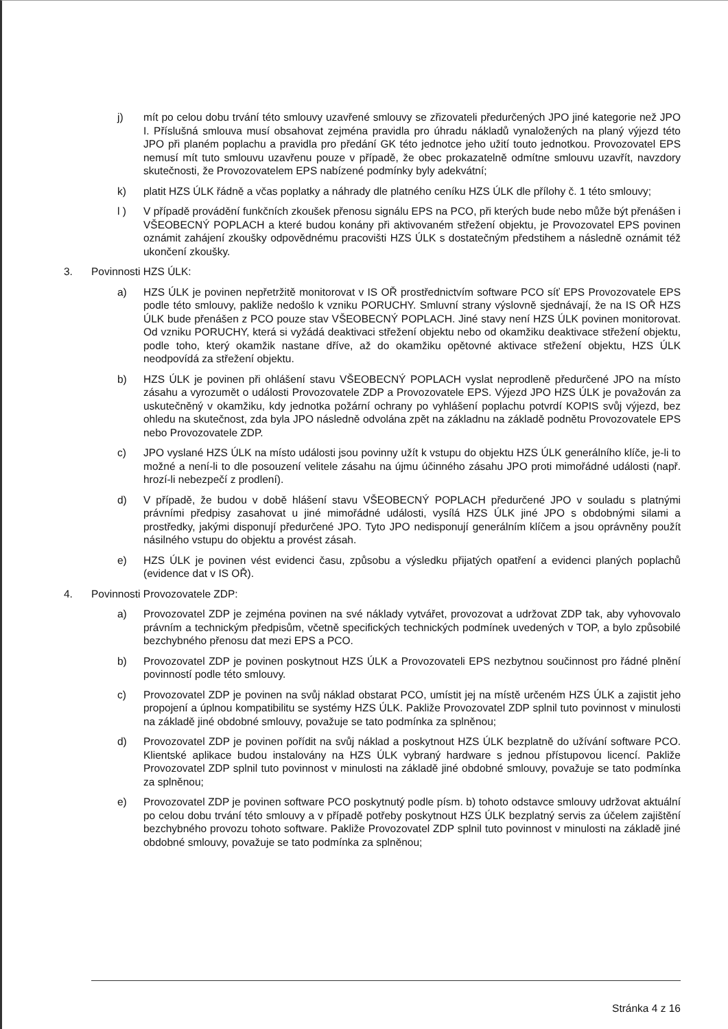j) mít po celou dobu trvání této smlouvy uzavřené smlouvy se zřizovateli předurčených JPO jiné kategorie než JPO I. Příslušná smlouva musí obsahovat zejména pravidla pro úhradu nákladů vynaložených na planý výjezd této JPO při planém poplachu a pravidla pro předání GK této jednotce jeho užití touto jednotkou. Provozovatel EPS nemusí mít tuto smlouvu uzavřenu pouze v případě, že obec prokazatelně odmítne smlouvu uzavřít, navzdory skutečnosti, že Provozovatelem EPS nabízené podmínky byly adekvátní;
k) platit HZS ÚLK řádně a včas poplatky a náhrady dle platného ceníku HZS ÚLK dle přílohy č. 1 této smlouvy;
l ) V případě provádění funkčních zkoušek přenosu signálu EPS na PCO, při kterých bude nebo může být přenášen i VŠEOBECNÝ POPLACH a které budou konány při aktivovaném střežení objektu, je Provozovatel EPS povinen oznámit zahájení zkoušky odpovědnému pracovišti HZS ÚLK s dostatečným předstihem a následně oznámit též ukončení zkoušky.
3. Povinnosti HZS ÚLK:
a) HZS ÚLK je povinen nepřetržitě monitorovat v IS OŘ prostřednictvím software PCO síť EPS Provozovatele EPS podle této smlouvy, pakliže nedošlo k vzniku PORUCHY. Smluvní strany výslovně sjednávají, že na IS OŘ HZS ÚLK bude přenášen z PCO pouze stav VŠEOBECNÝ POPLACH. Jiné stavy není HZS ÚLK povinen monitorovat. Od vzniku PORUCHY, která si vyžádá deaktivaci střežení objektu nebo od okamžiku deaktivace střežení objektu, podle toho, který okamžik nastane dříve, až do okamžiku opětovné aktivace střežení objektu, HZS ÚLK neodpovídá za střežení objektu.
b) HZS ÚLK je povinen při ohlášení stavu VŠEOBECNÝ POPLACH vyslat neprodleně předurčené JPO na místo zásahu a vyrozumět o události Provozovatele ZDP a Provozovatele EPS. Výjezd JPO HZS ÚLK je považován za uskutečněný v okamžiku, kdy jednotka požární ochrany po vyhlášení poplachu potvrdí KOPIS svůj výjezd, bez ohledu na skutečnost, zda byla JPO následně odvolána zpět na základnu na základě podnětu Provozovatele EPS nebo Provozovatele ZDP.
c) JPO vyslané HZS ÚLK na místo události jsou povinny užít k vstupu do objektu HZS ÚLK generálního klíče, je-li to možné a není-li to dle posouzení velitele zásahu na újmu účinného zásahu JPO proti mimořádné události (např. hrozí-li nebezpečí z prodlení).
d) V případě, že budou v době hlášení stavu VŠEOBECNÝ POPLACH předurčené JPO v souladu s platnými právními předpisy zasahovat u jiné mimořádné události, vysílá HZS ÚLK jiné JPO s obdobnými silami a prostředky, jakými disponují předurčené JPO. Tyto JPO nedisponují generálním klíčem a jsou oprávněny použít násilného vstupu do objektu a provést zásah.
e) HZS ÚLK je povinen vést evidenci času, způsobu a výsledku přijatých opatření a evidenci planých poplachů (evidence dat v IS OŘ).
4. Povinnosti Provozovatele ZDP:
a) Provozovatel ZDP je zejména povinen na své náklady vytvářet, provozovat a udržovat ZDP tak, aby vyhovovalo právním a technickým předpisům, včetně specifických technických podmínek uvedených v TOP, a bylo způsobilé bezchybného přenosu dat mezi EPS a PCO.
b) Provozovatel ZDP je povinen poskytnout HZS ÚLK a Provozovateli EPS nezbytnou součinnost pro řádné plnění povinností podle této smlouvy.
c) Provozovatel ZDP je povinen na svůj náklad obstarat PCO, umístit jej na místě určeném HZS ÚLK a zajistit jeho propojení a úplnou kompatibilitu se systémy HZS ÚLK. Pakliže Provozovatel ZDP splnil tuto povinnost v minulosti na základě jiné obdobné smlouvy, považuje se tato podmínka za splněnou;
d) Provozovatel ZDP je povinen pořídit na svůj náklad a poskytnout HZS ÚLK bezplatně do užívání software PCO. Klientské aplikace budou instalovány na HZS ÚLK vybraný hardware s jednou přístupovou licencí. Pakliže Provozovatel ZDP splnil tuto povinnost v minulosti na základě jiné obdobné smlouvy, považuje se tato podmínka za splněnou;
e) Provozovatel ZDP je povinen software PCO poskytnutý podle písm. b) tohoto odstavce smlouvy udržovat aktuální po celou dobu trvání této smlouvy a v případě potřeby poskytnout HZS ÚLK bezplatný servis za účelem zajištění bezchybného provozu tohoto software. Pakliže Provozovatel ZDP splnil tuto povinnost v minulosti na základě jiné obdobné smlouvy, považuje se tato podmínka za splněnou;
Stránka 4 z 16